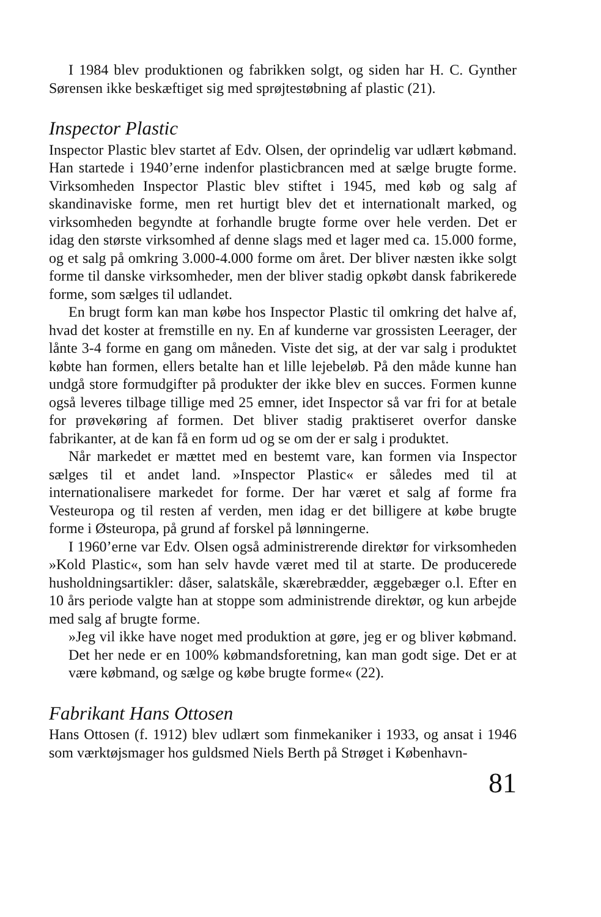I 1984 blev produktionen og fabrikken solgt, og siden har H. C. Gynther Sørensen ikke beskæftiget sig med sprøjtestøbning af plastic (21).
Inspector Plastic
Inspector Plastic blev startet af Edv. Olsen, der oprindelig var udlært købmand. Han startede i 1940’erne indenfor plasticbrancen med at sælge brugte forme. Virksomheden Inspector Plastic blev stiftet i 1945, med køb og salg af skandinaviske forme, men ret hurtigt blev det et internationalt marked, og virksomheden begyndte at forhandle brugte forme over hele verden. Det er idag den største virksomhed af denne slags med et lager med ca. 15.000 forme, og et salg på omkring 3.000-4.000 forme om året. Der bliver næsten ikke solgt forme til danske virksomheder, men der bliver stadig opkøbt dansk fabrikerede forme, som sælges til udlandet.
En brugt form kan man købe hos Inspector Plastic til omkring det halve af, hvad det koster at fremstille en ny. En af kunderne var grossisten Leerager, der lånte 3-4 forme en gang om måneden. Viste det sig, at der var salg i produktet købte han formen, ellers betalte han et lille lejebeløb. På den måde kunne han undgå store formudgifter på produkter der ikke blev en succes. Formen kunne også leveres tilbage tillige med 25 emner, idet Inspector så var fri for at betale for prøvekøring af formen. Det bliver stadig praktiseret overfor danske fabrikanter, at de kan få en form ud og se om der er salg i produktet.
Når markedet er mættet med en bestemt vare, kan formen via Inspector sælges til et andet land. »Inspector Plastic« er således med til at internationalisere markedet for forme. Der har været et salg af forme fra Vesteuropa og til resten af verden, men idag er det billigere at købe brugte forme i Østeuropa, på grund af forskel på lønningerne.
I 1960’erne var Edv. Olsen også administrerende direktør for virksomheden »Kold Plastic«, som han selv havde været med til at starte. De producerede husholdningsartikler: dåser, salatskåle, skærebrædder, æggebæger o.l. Efter en 10 års periode valgte han at stoppe som administrende direktør, og kun arbejde med salg af brugte forme.
»Jeg vil ikke have noget med produktion at gøre, jeg er og bliver købmand. Det her nede er en 100% købmandsforetning, kan man godt sige. Det er at være købmand, og sælge og købe brugte forme« (22).
Fabrikant Hans Ottosen
Hans Ottosen (f. 1912) blev udlært som finmekaniker i 1933, og ansat i 1946 som værktøjsmager hos guldsmed Niels Berth på Strøget i København-
81